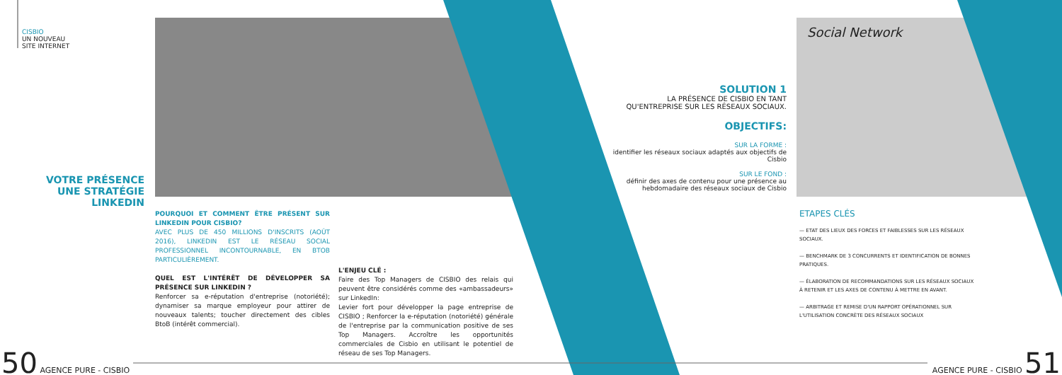CISBIO
UN NOUVEAU
SITE INTERNET
VOTRE PRÉSENCE UNE STRATÉGIE LINKEDIN
POURQUOI ET COMMENT ÊTRE PRÉSENT SUR LINKEDIN POUR CISBIO?
AVEC PLUS DE 450 MILLIONS D'INSCRITS (AOÛT 2016), LINKEDIN EST LE RÉSEAU SOCIAL PROFESSIONNEL INCONTOURNABLE, EN BTOB PARTICULIÈREMENT.
QUEL EST L'INTÉRÊT DE DÉVELOPPER SA PRÉSENCE SUR LINKEDIN ?
Renforcer sa e-réputation d'entreprise (notoriété); dynamiser sa marque employeur pour attirer de nouveaux talents; toucher directement des cibles BtoB (intérêt commercial).
L'ENJEU CLÉ :
Faire des Top Managers de CISBIO des relais qui peuvent être considérés comme des «ambassadeurs» sur LinkedIn:
Levier fort pour développer la page entreprise de CISBIO ; Renforcer la e-réputation (notoriété) générale de l'entreprise par la communication positive de ses Top Managers. Accroître les opportunités commerciales de Cisbio en utilisant le potentiel de réseau de ses Top Managers.
SOLUTION 1
LA PRÉSENCE DE CISBIO EN TANT QU'ENTREPRISE SUR LES RÉSEAUX SOCIAUX.
OBJECTIFS:
SUR LA FORME :
identifier les réseaux sociaux adaptés aux objectifs de Cisbio
SUR LE FOND :
définir des axes de contenu pour une présence au hebdomadaire des réseaux sociaux de Cisbio
Social Network
ETAPES CLÉS
— ETAT DES LIEUX DES FORCES ET FAIBLESSES SUR LES RÉSEAUX SOCIAUX.
— BENCHMARK DE 3 CONCURRENTS ET IDENTIFICATION DE BONNES PRATIQUES.
— ÉLABORATION DE RECOMMANDATIONS SUR LES RÉSEAUX SOCIAUX À RETENIR ET LES AXES DE CONTENU À METTRE EN AVANT.
— ARBITRAGE ET REMISE D'UN RAPPORT OPÉRATIONNEL SUR L'UTILISATION CONCRÈTE DES RÉSEAUX SOCIAUX
50 AGENCE PURE - CISBIO AGENCE PURE - CISBIO 51